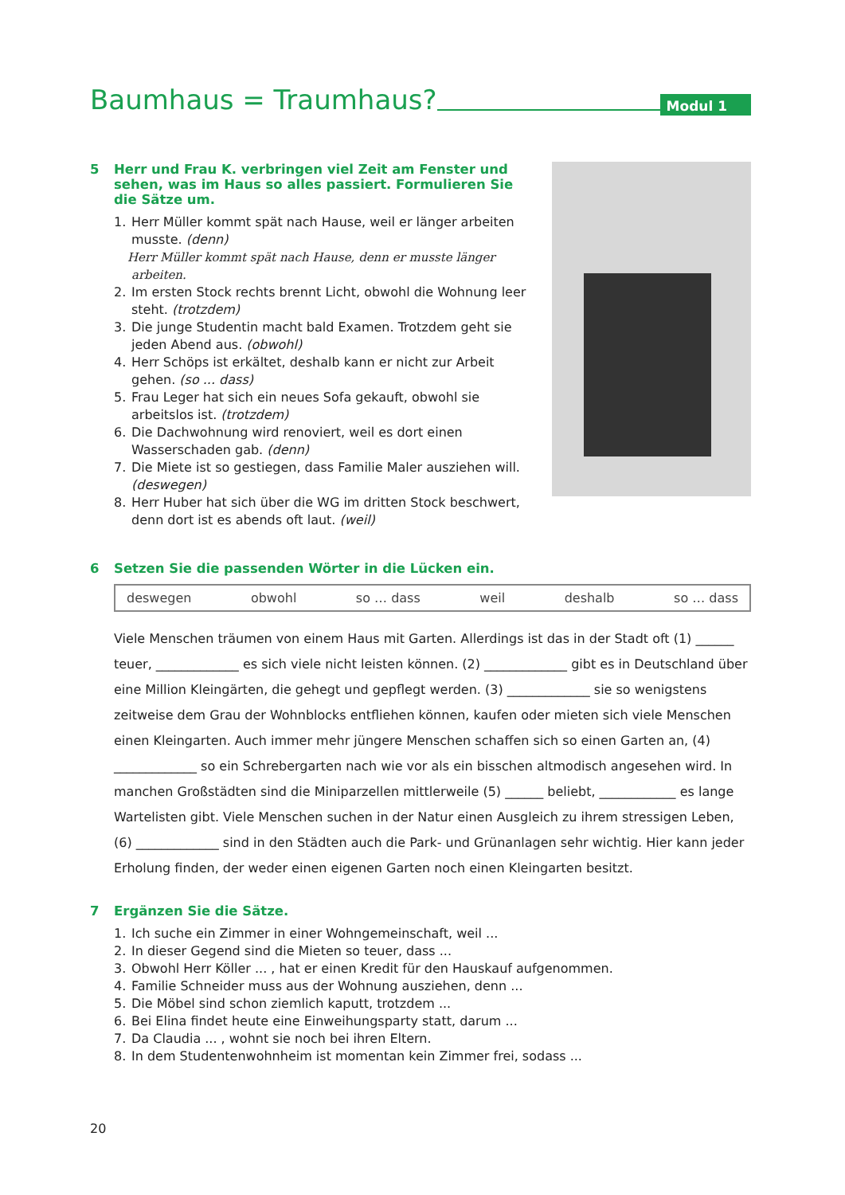Baumhaus = Traumhaus?
Modul 1
5 Herr und Frau K. verbringen viel Zeit am Fenster und sehen, was im Haus so alles passiert. Formulieren Sie die Sätze um.
1. Herr Müller kommt spät nach Hause, weil er länger arbeiten musste. (denn)
Herr Müller kommt spät nach Hause, denn er musste länger arbeiten.
2. Im ersten Stock rechts brennt Licht, obwohl die Wohnung leer steht. (trotzdem)
3. Die junge Studentin macht bald Examen. Trotzdem geht sie jeden Abend aus. (obwohl)
4. Herr Schöps ist erkältet, deshalb kann er nicht zur Arbeit gehen. (so ... dass)
5. Frau Leger hat sich ein neues Sofa gekauft, obwohl sie arbeitslos ist. (trotzdem)
6. Die Dachwohnung wird renoviert, weil es dort einen Wasserschaden gab. (denn)
7. Die Miete ist so gestiegen, dass Familie Maler ausziehen will. (deswegen)
8. Herr Huber hat sich über die WG im dritten Stock beschwert, denn dort ist es abends oft laut. (weil)
6 Setzen Sie die passenden Wörter in die Lücken ein.
deswegen obwohl so … dass weil deshalb so … dass
Viele Menschen träumen von einem Haus mit Garten. Allerdings ist das in der Stadt oft (1) ______ teuer, _____________ es sich viele nicht leisten können. (2) _____________ gibt es in Deutschland über eine Million Kleingärten, die gehegt und gepflegt werden. (3) _____________ sie so wenigstens zeitweise dem Grau der Wohnblocks entfliehen können, kaufen oder mieten sich viele Menschen einen Kleingarten. Auch immer mehr jüngere Menschen schaffen sich so einen Garten an, (4) _____________ so ein Schrebergarten nach wie vor als ein bisschen altmodisch angesehen wird. In manchen Großstädten sind die Miniparzellen mittlerweile (5) ______ beliebt, ____________ es lange Wartelisten gibt. Viele Menschen suchen in der Natur einen Ausgleich zu ihrem stressigen Leben, (6) _____________ sind in den Städten auch die Park- und Grünanlagen sehr wichtig. Hier kann jeder Erholung finden, der weder einen eigenen Garten noch einen Kleingarten besitzt.
7 Ergänzen Sie die Sätze.
1. Ich suche ein Zimmer in einer Wohngemeinschaft, weil ...
2. In dieser Gegend sind die Mieten so teuer, dass ...
3. Obwohl Herr Köller ... , hat er einen Kredit für den Hauskauf aufgenommen.
4. Familie Schneider muss aus der Wohnung ausziehen, denn ...
5. Die Möbel sind schon ziemlich kaputt, trotzdem ...
6. Bei Elina findet heute eine Einweihungsparty statt, darum ...
7. Da Claudia ... , wohnt sie noch bei ihren Eltern.
8. In dem Studentenwohnheim ist momentan kein Zimmer frei, sodass ...
20